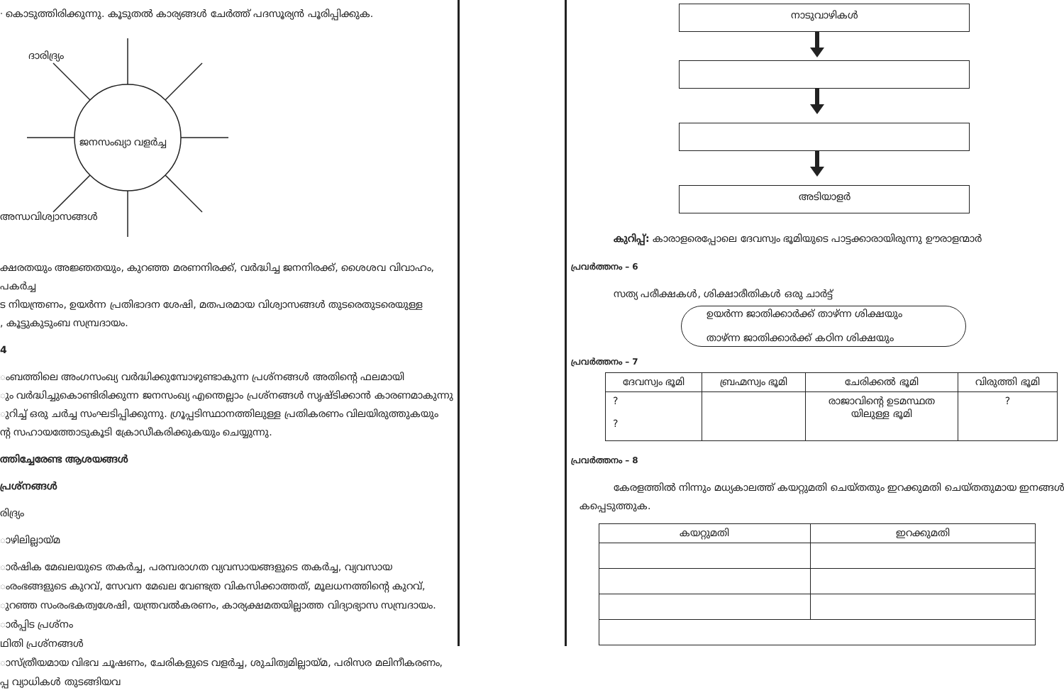ᐧ കൊടുത്തിരിക്കുന്നു. കൂടുതൽ കാര്യങ്ങൾ ചേർത്ത് പദസൂര്യൻ പൂരിപ്പിക്കുക.
ദാരിദ്ര്യം
ജനസംഖ്യാ വളർച്ച
അന്ധവിശ്വാസങ്ങൾ
ക്ഷരതയും അജ്ഞതയും, കുറഞ്ഞ മരണനിരക്ക്, വർദ്ധിച്ച ജനനിരക്ക്, ശൈശവ വിവാഹം, പകർച്ച
ട നിയന്ത്രണം, ഉയർന്ന പ്രതിഭാദന ശേഷി, മതപരമായ വിശ്വാസങ്ങൾ തുടരെതുടരെയുള്ള
, കൂട്ടുകുടുംബ സമ്പ്രദായം.
4
ംബത്തിലെ അംഗസംഖ്യ വർദ്ധിക്കുമ്പോഴുണ്ടാകുന്ന പ്രശ്നങ്ങൾ അതിന്റെ ഫലമായി
ും വർദ്ധിച്ചുകൊണ്ടിരിക്കുന്ന ജനസംഖ്യ എന്തെല്ലാം പ്രശ്നങ്ങൾ സൃഷ്ടിക്കാൻ കാരണമാകുന്നു
ുറിച്ച് ഒരു ചർച്ച സംഘടിപ്പിക്കുന്നു. ഗ്രൂപ്പടിസ്ഥാനത്തിലുള്ള പ്രതികരണം വിലയിരുത്തുകയും
ന്റ സഹായത്തോടുകൂടി ക്രോഡീകരിക്കുകയും ചെയ്യുന്നു.
ത്തിച്ചേരേണ്ട ആശയങ്ങൾ
പ്രശ്നങ്ങൾ
രിദ്ര്യം
ാഴിലില്ലായ്മ
ാർഷിക മേഖലയുടെ തകർച്ച, പരമ്പരാഗത വ്യവസായങ്ങളുടെ തകർച്ച, വ്യവസായ
ംരംഭങ്ങളുടെ കുറവ്, സേവന മേഖല വേണ്ടത്ര വികസിക്കാത്തത്, മൂലധനത്തിന്റെ കുറവ്,
ുറഞ്ഞ സംരംഭകത്വശേഷി, യന്ത്രവൽകരണം, കാര്യക്ഷമതയില്ലാത്ത വിദ്യാഭ്യാസ സമ്പ്രദായം.
ാർപ്പിട പ്രശ്നം
ഥിതി പ്രശ്നങ്ങൾ
ാസ്ത്രീയമായ വിഭവ ചൂഷണം, ചേരികളുടെ വളർച്ച, ശുചിത്വമില്ലായ്മ, പരിസര മലിനീകരണം,
പ്പ വ്യാധികൾ തുടങ്ങിയവ
നാടുവാഴികൾ
അടിയാളർ
കുറിപ്പ്: കാരാളരെപ്പോലെ ദേവസ്വം ഭൂമിയുടെ പാട്ടക്കാരായിരുന്നു ഊരാളന്മാർ
പ്രവർത്തനം – 6
സത്യ പരീക്ഷകൾ, ശിക്ഷാരീതികൾ ഒരു ചാർട്ട്
ഉയർന്ന ജാതിക്കാർക്ക് താഴ്ന്ന ശിക്ഷയും
താഴ്ന്ന ജാതിക്കാർക്ക് കഠിന ശിക്ഷയും
പ്രവർത്തനം – 7
| ദേവസ്വം ഭൂമി | ബ്രഹ്മസ്വം ഭൂമി | ചേരിക്കൽ ഭൂമി | വിരുത്തി ഭൂമി |
| --- | --- | --- | --- |
| ? ? | | രാജാവിന്റെ ഉടമസ്ഥത യിലുള്ള ഭൂമി | ? |
പ്രവർത്തനം – 8
കേരളത്തിൽ നിന്നും മധ്യകാലത്ത് കയറ്റുമതി ചെയ്തതും ഇറക്കുമതി ചെയ്തതുമായ ഇനങ്ങൾ
കപ്പെടുത്തുക.
| കയറ്റുമതി | ഇറക്കുമതി |
| --- | --- |